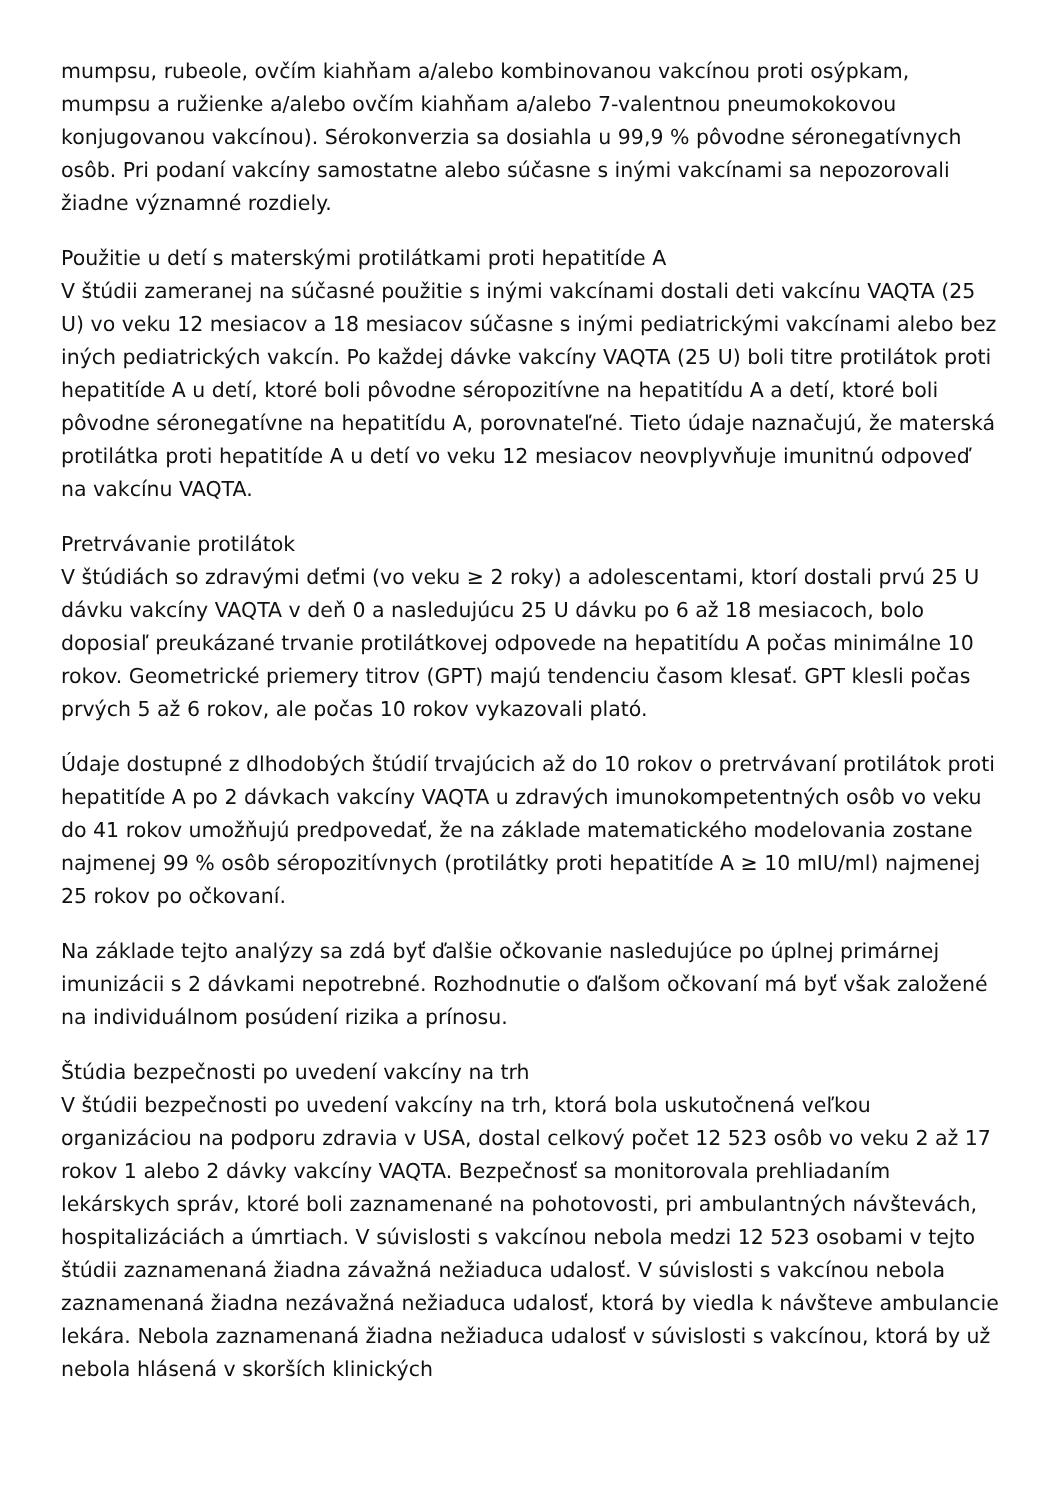mumpsu, rubeole, ovčím kiahňam a/alebo kombinovanou vakcínou proti osýpkam, mumpsu a ružienke a/alebo ovčím kiahňam a/alebo 7-valentnou pneumokokovou konjugovanou vakcínou). Sérokonverzia sa dosiahla u 99,9 % pôvodne séronegatívnych osôb. Pri podaní vakcíny samostatne alebo súčasne s inými vakcínami sa nepozorovali žiadne významné rozdiely.
Použitie u detí s materskými protilátkami proti hepatitíde A
V štúdii zameranej na súčasné použitie s inými vakcínami dostali deti vakcínu VAQTA (25 U) vo veku 12 mesiacov a 18 mesiacov súčasne s inými pediatrickými vakcínami alebo bez iných pediatrických vakcín. Po každej dávke vakcíny VAQTA (25 U) boli titre protilátok proti hepatitíde A u detí, ktoré boli pôvodne séropozitívne na hepatitídu A a detí, ktoré boli pôvodne séronegatívne na hepatitídu A, porovnateľné. Tieto údaje naznačujú, že materská protilátka proti hepatitíde A u detí vo veku 12 mesiacov neovplyvňuje imunitnú odpoveď na vakcínu VAQTA.
Pretrvávanie protilátok
V štúdiách so zdravými deťmi (vo veku ≥ 2 roky) a adolescentami, ktorí dostali prvú 25 U dávku vakcíny VAQTA v deň 0 a nasledujúcu 25 U dávku po 6 až 18 mesiacoch, bolo doposiaľ preukázané trvanie protilátkovej odpovede na hepatitídu A počas minimálne 10 rokov. Geometrické priemery titrov (GPT) majú tendenciu časom klesať. GPT klesli počas prvých 5 až 6 rokov, ale počas 10 rokov vykazovali plató.
Údaje dostupné z dlhodobých štúdií trvajúcich až do 10 rokov o pretrvávaní protilátok proti hepatitíde A po 2 dávkach vakcíny VAQTA u zdravých imunokompetentných osôb vo veku do 41 rokov umožňujú predpovedať, že na základe matematického modelovania zostane najmenej 99 % osôb séropozitívnych (protilátky proti hepatitíde A ≥ 10 mIU/ml) najmenej 25 rokov po očkovaní.
Na základe tejto analýzy sa zdá byť ďalšie očkovanie nasledujúce po úplnej primárnej imunizácii s 2 dávkami nepotrebné. Rozhodnutie o ďalšom očkovaní má byť však založené na individuálnom posúdení rizika a prínosu.
Štúdia bezpečnosti po uvedení vakcíny na trh
V štúdii bezpečnosti po uvedení vakcíny na trh, ktorá bola uskutočnená veľkou organizáciou na podporu zdravia v USA, dostal celkový počet 12 523 osôb vo veku 2 až 17 rokov 1 alebo 2 dávky vakcíny VAQTA. Bezpečnosť sa monitorovala prehliadaním lekárskych správ, ktoré boli zaznamenané na pohotovosti, pri ambulantných návštevách, hospitalizáciách a úmrtiach. V súvislosti s vakcínou nebola medzi 12 523 osobami v tejto štúdii zaznamenaná žiadna závažná nežiaduca udalosť. V súvislosti s vakcínou nebola zaznamenaná žiadna nezávažná nežiaduca udalosť, ktorá by viedla k návšteve ambulancie lekára. Nebola zaznamenaná žiadna nežiaduca udalosť v súvislosti s vakcínou, ktorá by už nebola hlásená v skorších klinických